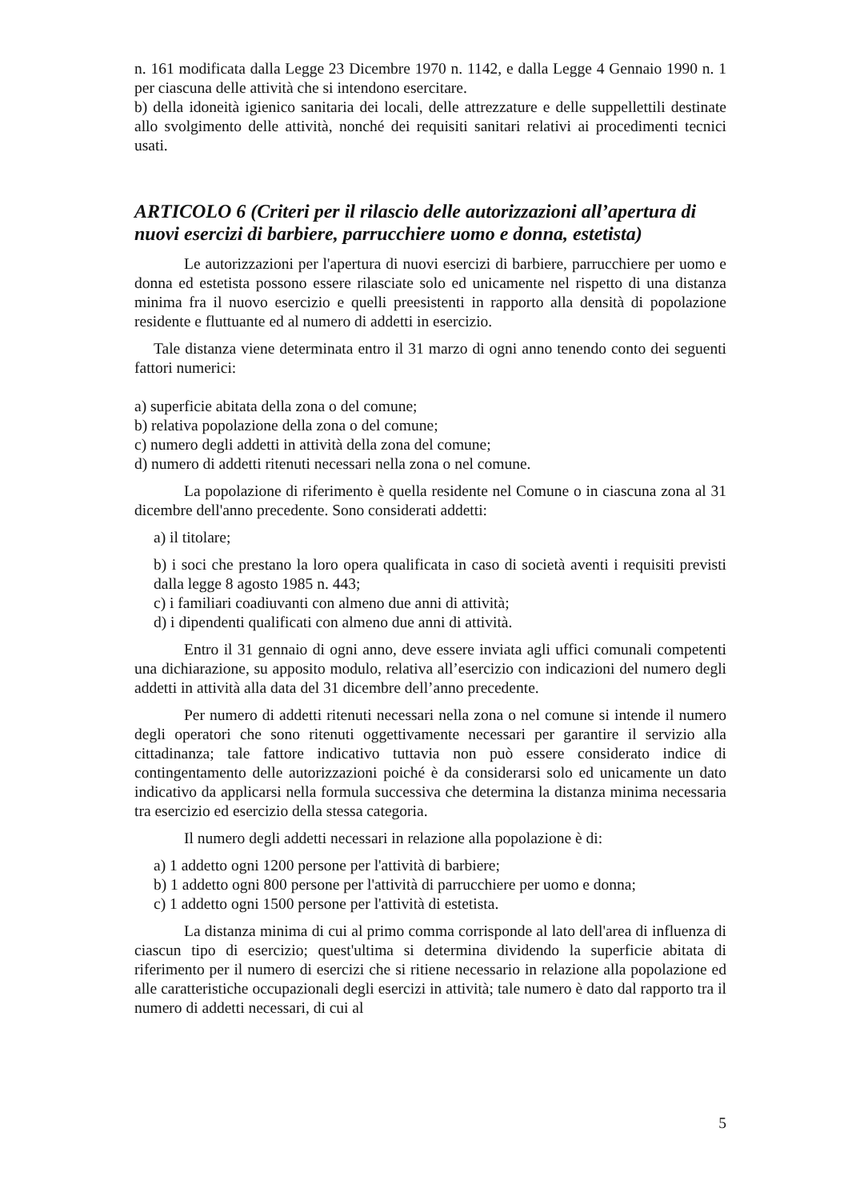n. 161 modificata dalla Legge 23 Dicembre 1970 n. 1142, e dalla Legge 4 Gennaio 1990 n. 1 per ciascuna delle attività che si intendono esercitare.
b) della idoneità igienico sanitaria dei locali, delle attrezzature e delle suppellettili destinate allo svolgimento delle attività, nonché dei requisiti sanitari relativi ai procedimenti tecnici usati.
ARTICOLO 6 (Criteri per il rilascio delle autorizzazioni all’apertura di nuovi esercizi di barbiere, parrucchiere uomo e donna, estetista)
Le autorizzazioni per l'apertura di nuovi esercizi di barbiere, parrucchiere per uomo e donna ed estetista possono essere rilasciate solo ed unicamente nel rispetto di una distanza minima fra il nuovo esercizio e quelli preesistenti in rapporto alla densità di popolazione residente e fluttuante ed al numero di addetti in esercizio.
Tale distanza viene determinata entro il 31 marzo di ogni anno tenendo conto dei seguenti fattori numerici:
a) superficie abitata della zona o del comune;
b) relativa popolazione della zona o del comune;
c) numero degli addetti in attività della zona del comune;
d) numero di addetti ritenuti necessari nella zona o nel comune.
La popolazione di riferimento è quella residente nel Comune o in ciascuna zona al 31 dicembre dell'anno precedente. Sono considerati addetti:
a) il titolare;
b) i soci che prestano la loro opera qualificata in caso di società aventi i requisiti previsti dalla legge 8 agosto 1985 n. 443;
c) i familiari coadiuvanti con almeno due anni di attività;
d) i dipendenti qualificati con almeno due anni di attività.
Entro il 31 gennaio di ogni anno, deve essere inviata agli uffici comunali competenti una dichiarazione, su apposito modulo, relativa all’esercizio con indicazioni del numero degli addetti in attività alla data del 31 dicembre dell’anno precedente.
Per numero di addetti ritenuti necessari nella zona o nel comune si intende il numero degli operatori che sono ritenuti oggettivamente necessari per garantire il servizio alla cittadinanza; tale fattore indicativo tuttavia non può essere considerato indice di contingentamento delle autorizzazioni poiché è da considerarsi solo ed unicamente un dato indicativo da applicarsi nella formula successiva che determina la distanza minima necessaria tra esercizio ed esercizio della stessa categoria.
Il numero degli addetti necessari in relazione alla popolazione è di:
a) 1 addetto ogni 1200 persone per l'attività di barbiere;
b) 1 addetto ogni 800 persone per l'attività di parrucchiere per uomo e donna;
c) 1 addetto ogni 1500 persone per l'attività di estetista.
La distanza minima di cui al primo comma corrisponde al lato dell'area di influenza di ciascun tipo di esercizio; quest'ultima si determina dividendo la superficie abitata di riferimento per il numero di esercizi che si ritiene necessario in relazione alla popolazione ed alle caratteristiche occupazionali degli esercizi in attività; tale numero è dato dal rapporto tra il numero di addetti necessari, di cui al
5